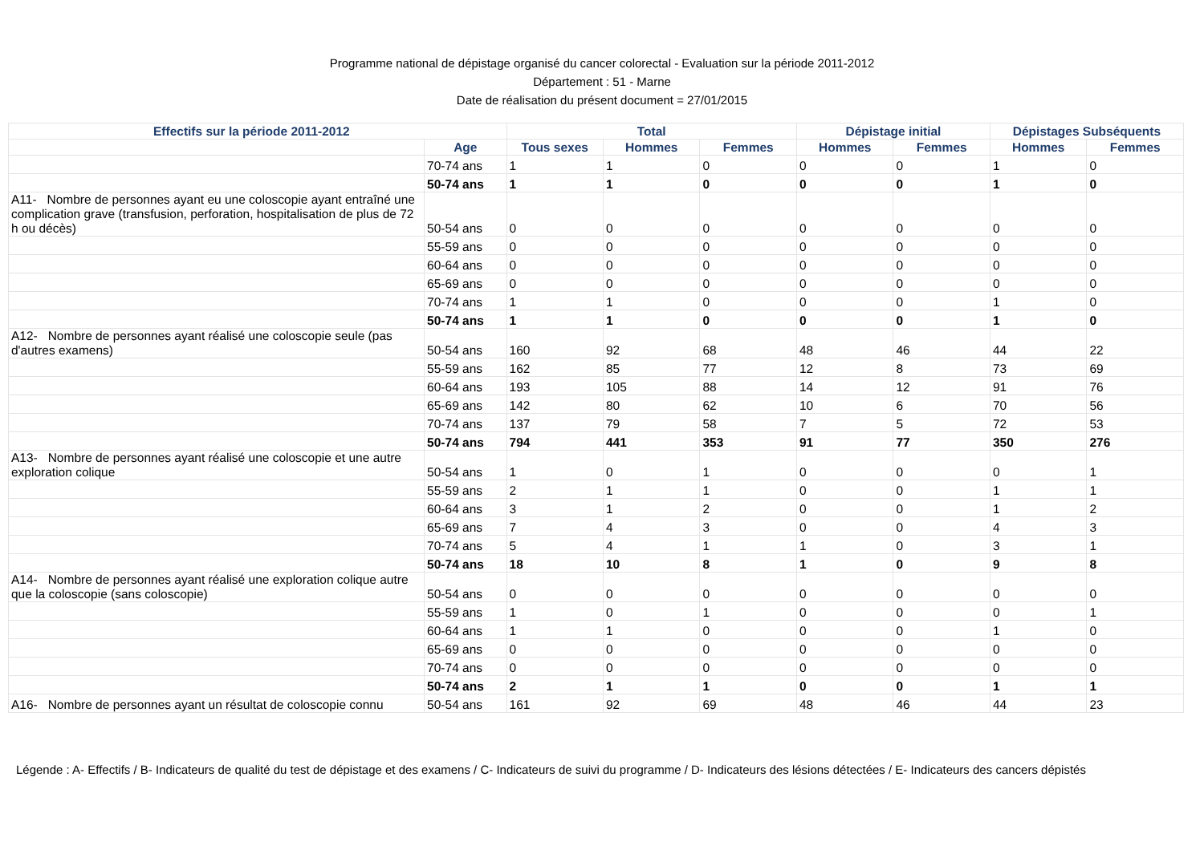Programme national de dépistage organisé du cancer colorectal - Evaluation sur la période 2011-2012
Département : 51 - Marne
Date de réalisation du présent document = 27/01/2015
| Effectifs sur la période 2011-2012 | | Total | | | Dépistage initial | | Dépistages Subséquents | |
| --- | --- | --- | --- | --- | --- | --- | --- | --- |
| | Age | Tous sexes | Hommes | Femmes | Hommes | Femmes | Hommes | Femmes |
| | 70-74 ans | 1 | 1 | 0 | 0 | 0 | 1 | 0 |
| | 50-74 ans | 1 | 1 | 0 | 0 | 0 | 1 | 0 |
| A11- Nombre de personnes ayant eu une coloscopie ayant entraîné une complication grave (transfusion, perforation, hospitalisation de plus de 72 h ou décès) | 50-54 ans | 0 | 0 | 0 | 0 | 0 | 0 | 0 |
| | 55-59 ans | 0 | 0 | 0 | 0 | 0 | 0 | 0 |
| | 60-64 ans | 0 | 0 | 0 | 0 | 0 | 0 | 0 |
| | 65-69 ans | 0 | 0 | 0 | 0 | 0 | 0 | 0 |
| | 70-74 ans | 1 | 1 | 0 | 0 | 0 | 1 | 0 |
| | 50-74 ans | 1 | 1 | 0 | 0 | 0 | 1 | 0 |
| A12- Nombre de personnes ayant réalisé une coloscopie seule (pas d'autres examens) | 50-54 ans | 160 | 92 | 68 | 48 | 46 | 44 | 22 |
| | 55-59 ans | 162 | 85 | 77 | 12 | 8 | 73 | 69 |
| | 60-64 ans | 193 | 105 | 88 | 14 | 12 | 91 | 76 |
| | 65-69 ans | 142 | 80 | 62 | 10 | 6 | 70 | 56 |
| | 70-74 ans | 137 | 79 | 58 | 7 | 5 | 72 | 53 |
| | 50-74 ans | 794 | 441 | 353 | 91 | 77 | 350 | 276 |
| A13- Nombre de personnes ayant réalisé une coloscopie et une autre exploration colique | 50-54 ans | 1 | 0 | 1 | 0 | 0 | 0 | 1 |
| | 55-59 ans | 2 | 1 | 1 | 0 | 0 | 1 | 1 |
| | 60-64 ans | 3 | 1 | 2 | 0 | 0 | 1 | 2 |
| | 65-69 ans | 7 | 4 | 3 | 0 | 0 | 4 | 3 |
| | 70-74 ans | 5 | 4 | 1 | 1 | 0 | 3 | 1 |
| | 50-74 ans | 18 | 10 | 8 | 1 | 0 | 9 | 8 |
| A14- Nombre de personnes ayant réalisé une exploration colique autre que la coloscopie (sans coloscopie) | 50-54 ans | 0 | 0 | 0 | 0 | 0 | 0 | 0 |
| | 55-59 ans | 1 | 0 | 1 | 0 | 0 | 0 | 1 |
| | 60-64 ans | 1 | 1 | 0 | 0 | 0 | 1 | 0 |
| | 65-69 ans | 0 | 0 | 0 | 0 | 0 | 0 | 0 |
| | 70-74 ans | 0 | 0 | 0 | 0 | 0 | 0 | 0 |
| | 50-74 ans | 2 | 1 | 1 | 0 | 0 | 1 | 1 |
| A16- Nombre de personnes ayant un résultat de coloscopie connu | 50-54 ans | 161 | 92 | 69 | 48 | 46 | 44 | 23 |
Légende : A- Effectifs / B- Indicateurs de qualité du test de dépistage et des examens / C- Indicateurs de suivi du programme / D- Indicateurs des lésions détectées / E- Indicateurs des cancers dépistés